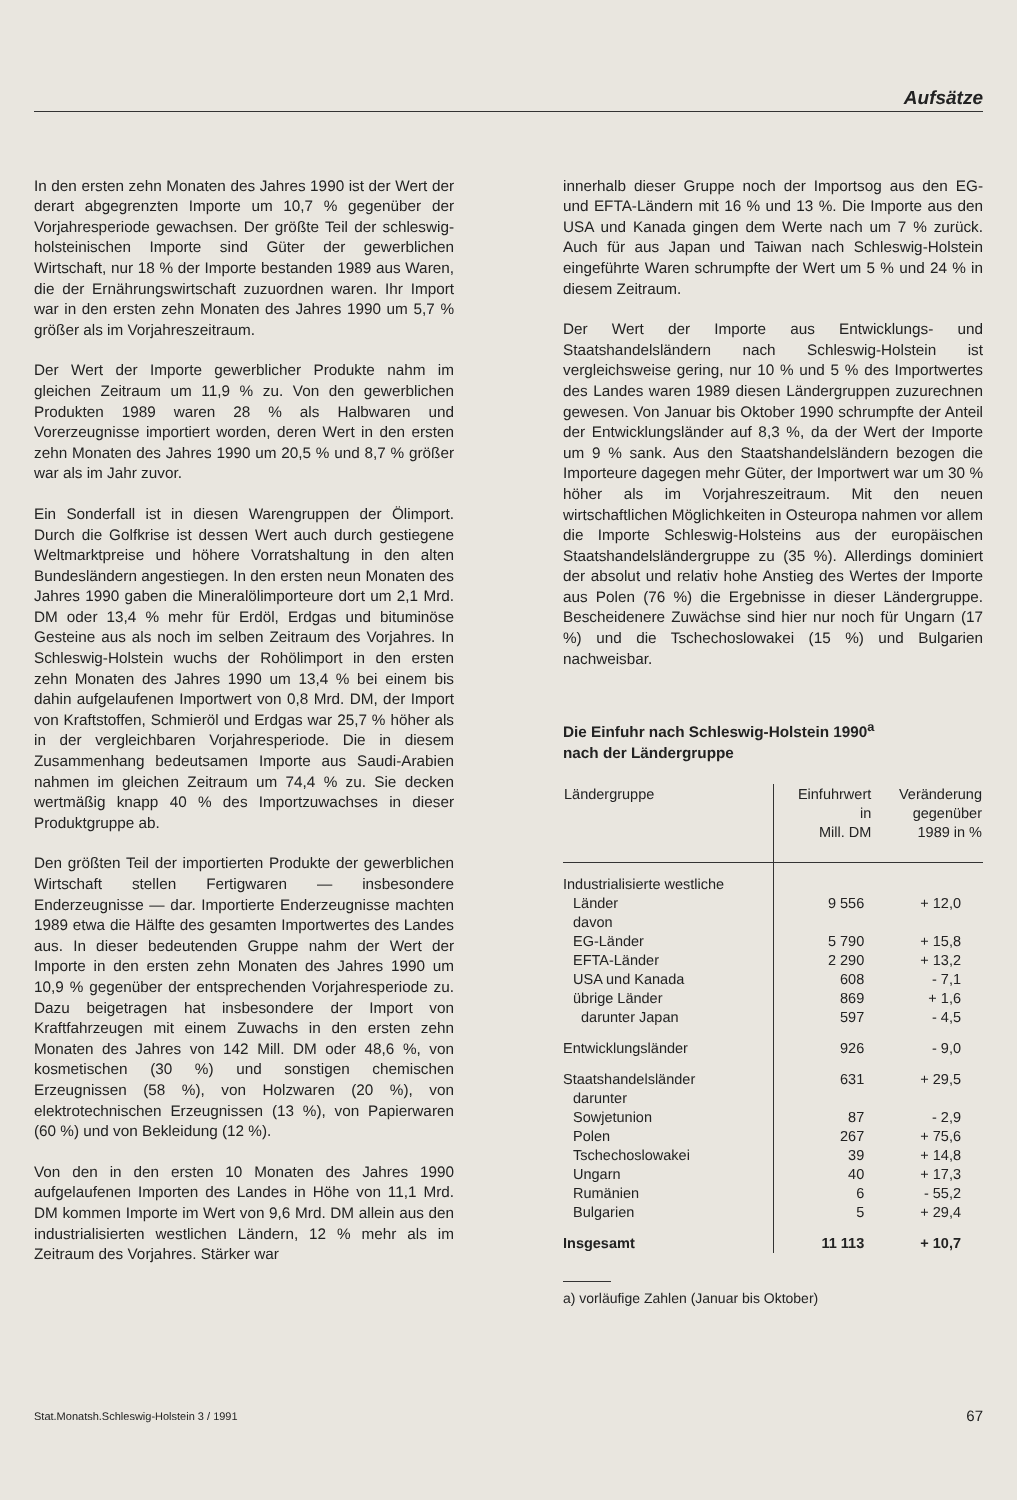Aufsätze
In den ersten zehn Monaten des Jahres 1990 ist der Wert der derart abgegrenzten Importe um 10,7 % gegenüber der Vorjahresperiode gewachsen. Der größte Teil der schleswig-holsteinischen Importe sind Güter der gewerblichen Wirtschaft, nur 18 % der Importe bestanden 1989 aus Waren, die der Ernährungswirtschaft zuzuordnen waren. Ihr Import war in den ersten zehn Monaten des Jahres 1990 um 5,7 % größer als im Vorjahreszeitraum.
Der Wert der Importe gewerblicher Produkte nahm im gleichen Zeitraum um 11,9 % zu. Von den gewerblichen Produkten 1989 waren 28 % als Halbwaren und Vorerzeugnisse importiert worden, deren Wert in den ersten zehn Monaten des Jahres 1990 um 20,5 % und 8,7 % größer war als im Jahr zuvor.
Ein Sonderfall ist in diesen Warengruppen der Ölimport. Durch die Golfkrise ist dessen Wert auch durch gestiegene Weltmarktpreise und höhere Vorratshaltung in den alten Bundesländern angestiegen. In den ersten neun Monaten des Jahres 1990 gaben die Mineralölimporteure dort um 2,1 Mrd. DM oder 13,4 % mehr für Erdöl, Erdgas und bituminöse Gesteine aus als noch im selben Zeitraum des Vorjahres. In Schleswig-Holstein wuchs der Rohölimport in den ersten zehn Monaten des Jahres 1990 um 13,4 % bei einem bis dahin aufgelaufenen Importwert von 0,8 Mrd. DM, der Import von Kraftstoffen, Schmieröl und Erdgas war 25,7 % höher als in der vergleichbaren Vorjahresperiode. Die in diesem Zusammenhang bedeutsamen Importe aus Saudi-Arabien nahmen im gleichen Zeitraum um 74,4 % zu. Sie decken wertmäßig knapp 40 % des Importzuwachses in dieser Produktgruppe ab.
Den größten Teil der importierten Produkte der gewerblichen Wirtschaft stellen Fertigwaren — insbesondere Enderzeugnisse — dar. Importierte Enderzeugnisse machten 1989 etwa die Hälfte des gesamten Importwertes des Landes aus. In dieser bedeutenden Gruppe nahm der Wert der Importe in den ersten zehn Monaten des Jahres 1990 um 10,9 % gegenüber der entsprechenden Vorjahresperiode zu. Dazu beigetragen hat insbesondere der Import von Kraftfahrzeugen mit einem Zuwachs in den ersten zehn Monaten des Jahres von 142 Mill. DM oder 48,6 %, von kosmetischen (30 %) und sonstigen chemischen Erzeugnissen (58 %), von Holzwaren (20 %), von elektrotechnischen Erzeugnissen (13 %), von Papierwaren (60 %) und von Bekleidung (12 %).
Von den in den ersten 10 Monaten des Jahres 1990 aufgelaufenen Importen des Landes in Höhe von 11,1 Mrd. DM kommen Importe im Wert von 9,6 Mrd. DM allein aus den industrialisierten westlichen Ländern, 12 % mehr als im Zeitraum des Vorjahres. Stärker war
innerhalb dieser Gruppe noch der Importsog aus den EG- und EFTA-Ländern mit 16 % und 13 %. Die Importe aus den USA und Kanada gingen dem Werte nach um 7 % zurück. Auch für aus Japan und Taiwan nach Schleswig-Holstein eingeführte Waren schrumpfte der Wert um 5 % und 24 % in diesem Zeitraum.
Der Wert der Importe aus Entwicklungs- und Staatshandelsländern nach Schleswig-Holstein ist vergleichsweise gering, nur 10 % und 5 % des Importwertes des Landes waren 1989 diesen Ländergruppen zuzurechnen gewesen. Von Januar bis Oktober 1990 schrumpfte der Anteil der Entwicklungsländer auf 8,3 %, da der Wert der Importe um 9 % sank. Aus den Staatshandelsländern bezogen die Importeure dagegen mehr Güter, der Importwert war um 30 % höher als im Vorjahreszeitraum. Mit den neuen wirtschaftlichen Möglichkeiten in Osteuropa nahmen vor allem die Importe Schleswig-Holsteins aus der europäischen Staatshandelsländergruppe zu (35 %). Allerdings dominiert der absolut und relativ hohe Anstieg des Wertes der Importe aus Polen (76 %) die Ergebnisse in dieser Ländergruppe. Bescheidenere Zuwächse sind hier nur noch für Ungarn (17 %) und die Tschechoslowakei (15 %) und Bulgarien nachweisbar.
Die Einfuhr nach Schleswig-Holstein 1990<sup>a</sup>
nach der Ländergruppe
| Ländergruppe | Einfuhrwert in Mill. DM | Veränderung gegenüber 1989 in % |
| --- | --- | --- |
| Industrialisierte westliche | | |
| Länder | 9 556 | + 12,0 |
| davon | | |
| EG-Länder | 5 790 | + 15,8 |
| EFTA-Länder | 2 290 | + 13,2 |
| USA und Kanada | 608 | - 7,1 |
| übrige Länder | 869 | + 1,6 |
| darunter Japan | 597 | - 4,5 |
| Entwicklungsländer | 926 | - 9,0 |
| Staatshandelsländer | 631 | + 29,5 |
| darunter | | |
| Sowjetunion | 87 | - 2,9 |
| Polen | 267 | + 75,6 |
| Tschechoslowakei | 39 | + 14,8 |
| Ungarn | 40 | + 17,3 |
| Rumänien | 6 | - 55,2 |
| Bulgarien | 5 | + 29,4 |
| Insgesamt | 11 113 | + 10,7 |
a) vorläufige Zahlen (Januar bis Oktober)
Stat.Monatsh.Schleswig-Holstein 3 / 1991 67